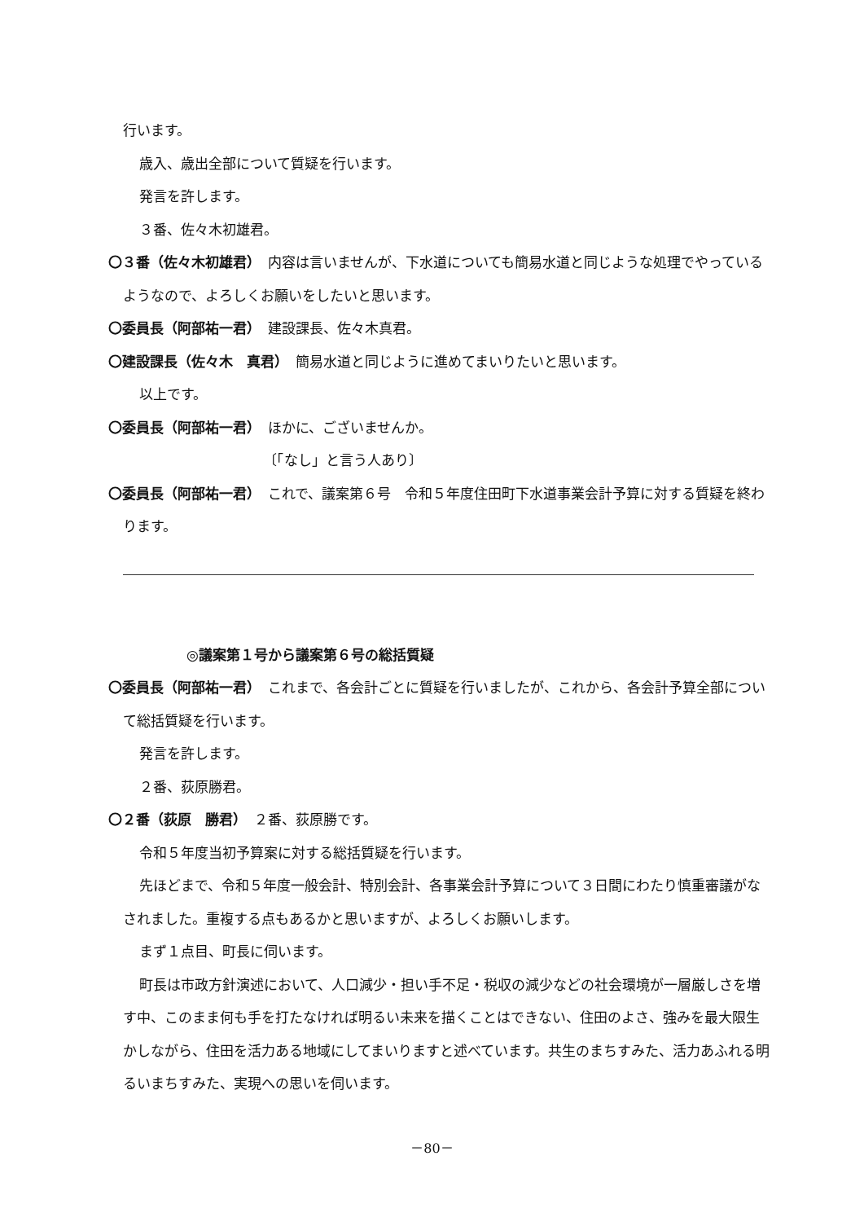行います。
歳入、歳出全部について質疑を行います。
発言を許します。
３番、佐々木初雄君。
〇３番（佐々木初雄君）　内容は言いませんが、下水道についても簡易水道と同じような処理でやっているようなので、よろしくお願いをしたいと思います。
〇委員長（阿部祐一君）　建設課長、佐々木真君。
〇建設課長（佐々木　真君）　簡易水道と同じように進めてまいりたいと思います。
以上です。
〇委員長（阿部祐一君）　ほかに、ございませんか。
〔「なし」と言う人あり〕
〇委員長（阿部祐一君）　これで、議案第６号　令和５年度住田町下水道事業会計予算に対する質疑を終わります。
◎議案第１号から議案第６号の総括質疑
〇委員長（阿部祐一君）　これまで、各会計ごとに質疑を行いましたが、これから、各会計予算全部について総括質疑を行います。
発言を許します。
２番、荻原勝君。
〇２番（荻原　勝君）　２番、荻原勝です。
令和５年度当初予算案に対する総括質疑を行います。
先ほどまで、令和５年度一般会計、特別会計、各事業会計予算について３日間にわたり慎重審議がなされました。重複する点もあるかと思いますが、よろしくお願いします。
まず１点目、町長に伺います。
町長は市政方針演述において、人口減少・担い手不足・税収の減少などの社会環境が一層厳しさを増す中、このまま何も手を打たなければ明るい未来を描くことはできない、住田のよさ、強みを最大限生かしながら、住田を活力ある地域にしてまいりますと述べています。共生のまちすみた、活力あふれる明るいまちすみた、実現への思いを伺います。
－80－